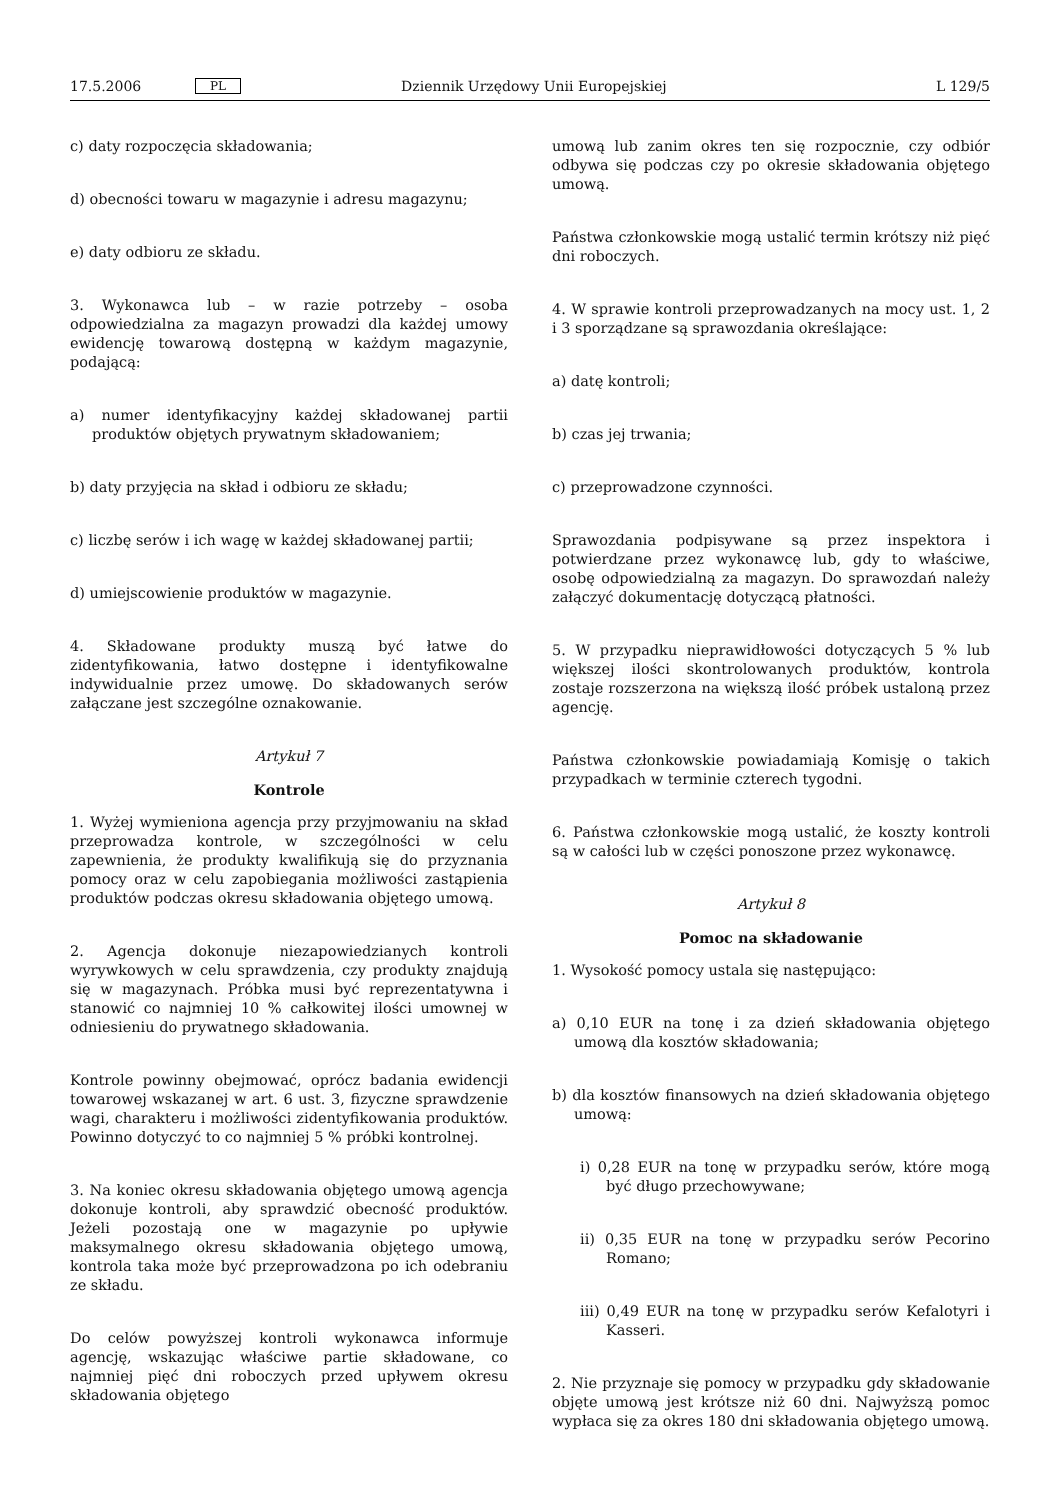17.5.2006 PL Dziennik Urzędowy Unii Europejskiej L 129/5
c) daty rozpoczęcia składowania;
d) obecności towaru w magazynie i adresu magazynu;
e) daty odbioru ze składu.
3. Wykonawca lub – w razie potrzeby – osoba odpowiedzialna za magazyn prowadzi dla każdej umowy ewidencję towarową dostępną w każdym magazynie, podającą:
a) numer identyfikacyjny każdej składowanej partii produktów objętych prywatnym składowaniem;
b) daty przyjęcia na skład i odbioru ze składu;
c) liczbę serów i ich wagę w każdej składowanej partii;
d) umiejscowienie produktów w magazynie.
4. Składowane produkty muszą być łatwe do zidentyfikowania, łatwo dostępne i identyfikowalne indywidualnie przez umowę. Do składowanych serów załączane jest szczególne oznakowanie.
Artykuł 7
Kontrole
1. Wyżej wymieniona agencja przy przyjmowaniu na skład przeprowadza kontrole, w szczególności w celu zapewnienia, że produkty kwalifikują się do przyznania pomocy oraz w celu zapobiegania możliwości zastąpienia produktów podczas okresu składowania objętego umową.
2. Agencja dokonuje niezapowiedzianych kontroli wyrywkowych w celu sprawdzenia, czy produkty znajdują się w magazynach. Próbka musi być reprezentatywna i stanowić co najmniej 10 % całkowitej ilości umownej w odniesieniu do prywatnego składowania.
Kontrole powinny obejmować, oprócz badania ewidencji towarowej wskazanej w art. 6 ust. 3, fizyczne sprawdzenie wagi, charakteru i możliwości zidentyfikowania produktów. Powinno dotyczyć to co najmniej 5 % próbki kontrolnej.
3. Na koniec okresu składowania objętego umową agencja dokonuje kontroli, aby sprawdzić obecność produktów. Jeżeli pozostają one w magazynie po upływie maksymalnego okresu składowania objętego umową, kontrola taka może być przeprowadzona po ich odebraniu ze składu.
Do celów powyższej kontroli wykonawca informuje agencję, wskazując właściwe partie składowane, co najmniej pięć dni roboczych przed upływem okresu składowania objętego
umową lub zanim okres ten się rozpocznie, czy odbiór odbywa się podczas czy po okresie składowania objętego umową.
Państwa członkowskie mogą ustalić termin krótszy niż pięć dni roboczych.
4. W sprawie kontroli przeprowadzanych na mocy ust. 1, 2 i 3 sporządzane są sprawozdania określające:
a) datę kontroli;
b) czas jej trwania;
c) przeprowadzone czynności.
Sprawozdania podpisywane są przez inspektora i potwierdzane przez wykonawcę lub, gdy to właściwe, osobę odpowiedzialną za magazyn. Do sprawozdań należy załączyć dokumentację dotyczącą płatności.
5. W przypadku nieprawidłowości dotyczących 5 % lub większej ilości skontrolowanych produktów, kontrola zostaje rozszerzona na większą ilość próbek ustaloną przez agencję.
Państwa członkowskie powiadamiają Komisję o takich przypadkach w terminie czterech tygodni.
6. Państwa członkowskie mogą ustalić, że koszty kontroli są w całości lub w części ponoszone przez wykonawcę.
Artykuł 8
Pomoc na składowanie
1. Wysokość pomocy ustala się następująco:
a) 0,10 EUR na tonę i za dzień składowania objętego umową dla kosztów składowania;
b) dla kosztów finansowych na dzień składowania objętego umową:
i) 0,28 EUR na tonę w przypadku serów, które mogą być długo przechowywane;
ii) 0,35 EUR na tonę w przypadku serów Pecorino Romano;
iii) 0,49 EUR na tonę w przypadku serów Kefalotyri i Kasseri.
2. Nie przyznaje się pomocy w przypadku gdy składowanie objęte umową jest krótsze niż 60 dni. Najwyższą pomoc wypłaca się za okres 180 dni składowania objętego umową.